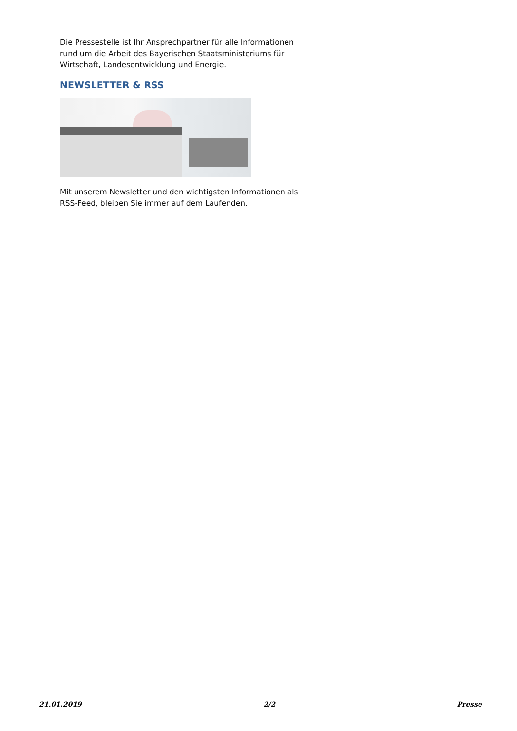Die Pressestelle ist Ihr Ansprechpartner für alle Informationen rund um die Arbeit des Bayerischen Staatsministeriums für Wirtschaft, Landesentwicklung und Energie.
NEWSLETTER & RSS
Mit unserem Newsletter und den wichtigsten Informationen als RSS-Feed, bleiben Sie immer auf dem Laufenden.
21.01.2019 2/2 Presse